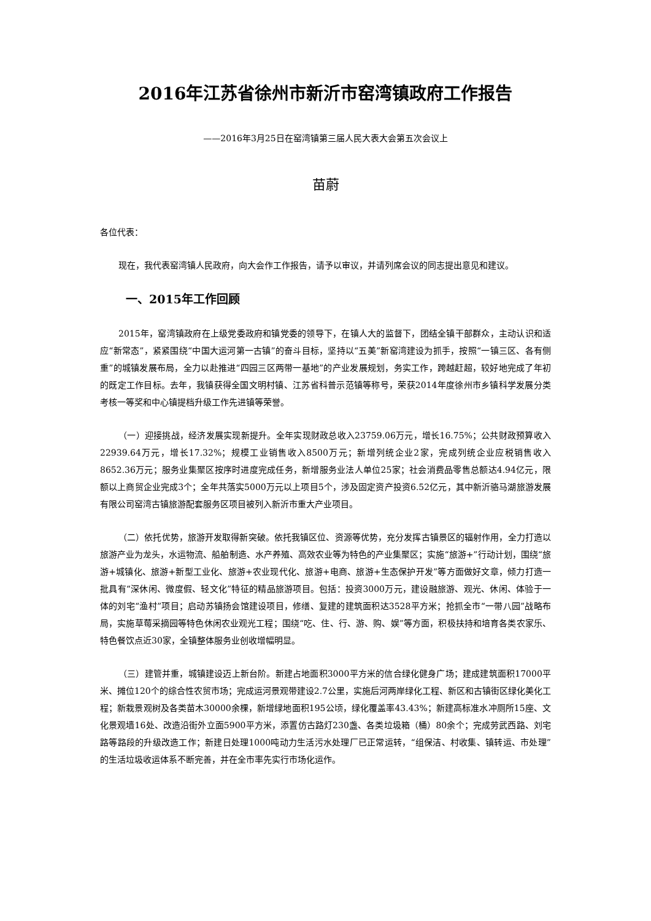2016年江苏省徐州市新沂市窑湾镇政府工作报告
——2016年3月25日在窑湾镇第三届人民大表大会第五次会议上
苗蔚
各位代表：
现在，我代表窑湾镇人民政府，向大会作工作报告，请予以审议，并请列席会议的同志提出意见和建议。
一、2015年工作回顾
2015年，窑湾镇政府在上级党委政府和镇党委的领导下，在镇人大的监督下，团结全镇干部群众，主动认识和适应“新常态”，紧紧围绕“中国大运河第一古镇”的奋斗目标，坚持以“五美”新窑湾建设为抓手，按照“一镇三区、各有侧重”的城镇发展布局，全力以赴推进“四园三区两带一基地”的产业发展规划，务实工作，跨越赶超，较好地完成了年初的既定工作目标。去年，我镇获得全国文明村镇、江苏省科普示范镇等称号，荣获2014年度徐州市乡镇科学发展分类考核一等奖和中心镇提档升级工作先进镇等荣誉。
（一）迎接挑战，经济发展实现新提升。全年实现财政总收入23759.06万元，增长16.75%；公共财政预算收入22939.64万元，增长17.32%；规模工业销售收入8500万元；新增列统企业2家，完成列统企业应税销售收入8652.36万元；服务业集聚区按序时进度完成任务，新增服务业法人单位25家；社会消费品零售总额达4.94亿元，限额以上商贸企业完成3个；全年共落实5000万元以上项目5个，涉及固定资产投资6.52亿元，其中新沂骆马湖旅游发展有限公司窑湾古镇旅游配套服务区项目被列入新沂市重大产业项目。
（二）依托优势，旅游开发取得新突破。依托我镇区位、资源等优势，充分发挥古镇景区的辐射作用，全力打造以旅游产业为龙头，水运物流、船舶制造、水产养殖、高效农业等为特色的产业集聚区；实施“旅游+”行动计划，围绕“旅游+城镇化、旅游+新型工业化、旅游+农业现代化、旅游+电商、旅游+生态保护开发”等方面做好文章，倾力打造一批具有“深休闲、微度假、轻文化”特征的精品旅游项目。包括：投资3000万元，建设融旅游、观光、休闲、体验于一体的刘宅“渔村”项目；启动苏镇扬会馆建设项目，修缮、复建的建筑面积达3528平方米；抢抓全市“一带八园”战略布局，实施草莓采摘园等特色休闲农业观光工程；围绕“吃、住、行、游、购、娱”等方面，积极扶持和培育各类农家乐、特色餐饮点近30家，全镇整体服务业创收增幅明显。
（三）建管并重，城镇建设迈上新台阶。新建占地面积3000平方米的信合绿化健身广场；建成建筑面积17000平米、摊位120个的综合性农贸市场；完成运河景观带建设2.7公里，实施后河两岸绿化工程、新区和古镇街区绿化美化工程；新栽景观树及各类苗木30000余棵，新增绿地面积195公顷，绿化覆盖率43.43%；新建高标准水冲厕所15座、文化景观墙16处、改造沿街外立面5900平方米，添置仿古路灯230盏、各类垃圾箱（桶）80余个；完成劳武西路、刘宅路等路段的升级改造工作；新建日处理1000吨动力生活污水处理厂已正常运转，“组保洁、村收集、镇转运、市处理”的生活垃圾收运体系不断完善，并在全市率先实行市场化运作。